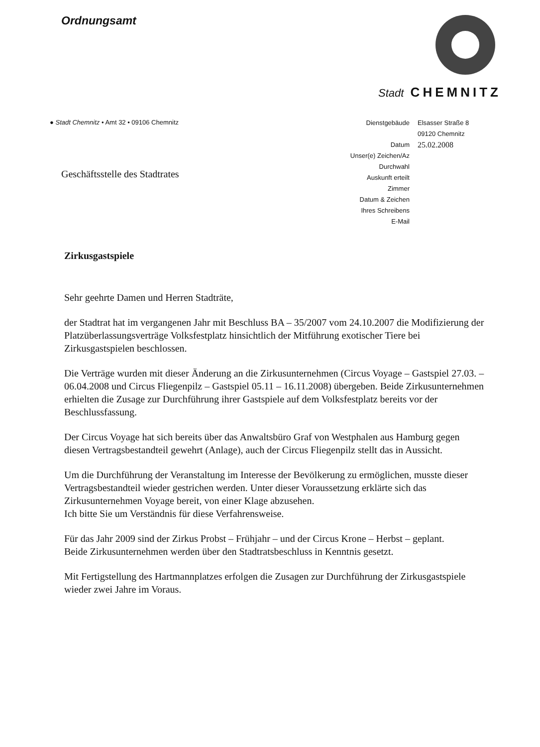Ordnungsamt
Stadt CHEMNITZ
● Stadt Chemnitz • Amt 32 • 09106 Chemnitz
| Dienstgebäude | Elsasser Straße 8 09120 Chemnitz |
| Datum | 25.02.2008 |
| Unser(e) Zeichen/Az | |
| Durchwahl | |
| Auskunft erteilt | |
| Zimmer | |
| Datum & Zeichen Ihres Schreibens | |
| E-Mail | |
Geschäftsstelle des Stadtrates
Zirkusgastspiele
Sehr geehrte Damen und Herren Stadträte,
der Stadtrat hat im vergangenen Jahr mit Beschluss BA – 35/2007 vom 24.10.2007 die Modifizierung der Platzüberlassungsverträge Volksfestplatz hinsichtlich der Mitführung exotischer Tiere bei Zirkusgastspielen beschlossen.
Die Verträge wurden mit dieser Änderung an die Zirkusunternehmen (Circus Voyage – Gastspiel 27.03. – 06.04.2008 und Circus Fliegenpilz – Gastspiel 05.11 – 16.11.2008) übergeben. Beide Zirkusunternehmen erhielten die Zusage zur Durchführung ihrer Gastspiele auf dem Volksfestplatz bereits vor der Beschlussfassung.
Der Circus Voyage hat sich bereits über das Anwaltsbüro Graf von Westphalen aus Hamburg gegen diesen Vertragsbestandteil gewehrt (Anlage), auch der Circus Fliegenpilz stellt das in Aussicht.
Um die Durchführung der Veranstaltung im Interesse der Bevölkerung zu ermöglichen, musste dieser Vertragsbestandteil wieder gestrichen werden. Unter dieser Voraussetzung erklärte sich das Zirkusunternehmen Voyage bereit, von einer Klage abzusehen.
Ich bitte Sie um Verständnis für diese Verfahrensweise.
Für das Jahr 2009 sind der Zirkus Probst – Frühjahr – und der Circus Krone – Herbst – geplant.
Beide Zirkusunternehmen werden über den Stadtratsbeschluss in Kenntnis gesetzt.
Mit Fertigstellung des Hartmannplatzes erfolgen die Zusagen zur Durchführung der Zirkusgastspiele wieder zwei Jahre im Voraus.